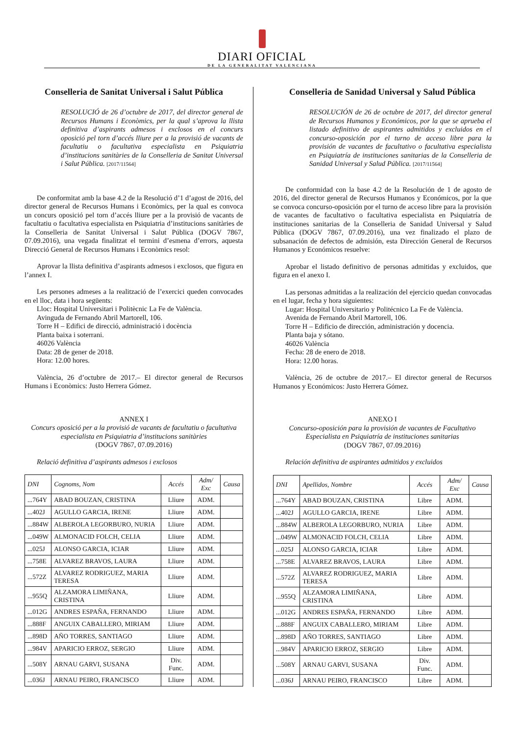DIARI OFICIAL
DE LA GENERALITAT VALENCIANA
Conselleria de Sanitat Universal i Salut Pública
RESOLUCIÓ de 26 d’octubre de 2017, del director general de Recursos Humans i Econòmics, per la qual s’aprova la llista definitiva d’aspirants admesos i exclosos en el concurs oposició pel torn d’accés lliure per a la provisió de vacants de facultatiu o facultativa especialista en Psiquiatria d’institucions sanitàries de la Conselleria de Sanitat Universal i Salut Pública. [2017/11564]
De conformitat amb la base 4.2 de la Resolució d’1 d’agost de 2016, del director general de Recursos Humans i Econòmics, per la qual es convoca un concurs oposició pel torn d’accés lliure per a la provisió de vacants de facultatiu o facultativa especialista en Psiquiatria d’institucions sanitàries de la Conselleria de Sanitat Universal i Salut Pública (DOGV 7867, 07.09.2016), una vegada finalitzat el termini d’esmena d’errors, aquesta Direcció General de Recursos Humans i Econòmics resol:
Aprovar la llista definitiva d’aspirants admesos i exclosos, que figura en l’annex I.
Les persones admeses a la realització de l’exercici queden convocades en el lloc, data i hora següents:
Lloc: Hospital Universitari i Politècnic La Fe de València.
Avinguda de Fernando Abril Martorell, 106.
Torre H – Edifici de direcció, administració i docència
Planta baixa i soterrani.
46026 València
Data: 28 de gener de 2018.
Hora: 12.00 hores.
València, 26 d’octubre de 2017.– El director general de Recursos Humans i Econòmics: Justo Herrera Gómez.
ANNEX I
Concurs oposició per a la provisió de vacants de facultatiu o facultativa especialista en Psiquiatria d’institucions sanitàries
(DOGV 7867, 07.09.2016)
Relació definitiva d’aspirants admesos i exclosos
| DNI | Cognoms, Nom | Accés | Adm/ Exc | Causa |
| --- | --- | --- | --- | --- |
| ...764Y | ABAD BOUZAN, CRISTINA | Lliure | ADM. | |
| ...402J | AGULLO GARCIA, IRENE | Lliure | ADM. | |
| ...884W | ALBEROLA LEGORBURO, NURIA | Lliure | ADM. | |
| ...049W | ALMONACID FOLCH, CELIA | Lliure | ADM. | |
| ...025J | ALONSO GARCIA, ICIAR | Lliure | ADM. | |
| ...758E | ALVAREZ BRAVOS, LAURA | Lliure | ADM. | |
| ...572Z | ALVAREZ RODRIGUEZ, MARIA TERESA | Lliure | ADM. | |
| ...955Q | ALZAMORA LIMIÑANA, CRISTINA | Lliure | ADM. | |
| ...012G | ANDRES ESPAÑA, FERNANDO | Lliure | ADM. | |
| ...888F | ANGUIX CABALLERO, MIRIAM | Lliure | ADM. | |
| ...898D | AÑO TORRES, SANTIAGO | Lliure | ADM. | |
| ...984V | APARICIO ERROZ, SERGIO | Lliure | ADM. | |
| ...508Y | ARNAU GARVI, SUSANA | Div. Func. | ADM. | |
| ...036J | ARNAU PEIRO, FRANCISCO | Lliure | ADM. | |
Conselleria de Sanidad Universal y Salud Pública
RESOLUCIÓN de 26 de octubre de 2017, del director general de Recursos Humanos y Económicos, por la que se aprueba el listado definitivo de aspirantes admitidos y excluidos en el concurso-oposición por el turno de acceso libre para la provisión de vacantes de facultativo o facultativa especialista en Psiquiatría de instituciones sanitarias de la Conselleria de Sanidad Universal y Salud Pública. [2017/11564]
De conformidad con la base 4.2 de la Resolución de 1 de agosto de 2016, del director general de Recursos Humanos y Económicos, por la que se convoca concurso-oposición por el turno de acceso libre para la provisión de vacantes de facultativo o facultativa especialista en Psiquiatría de instituciones sanitarias de la Conselleria de Sanidad Universal y Salud Pública (DOGV 7867, 07.09.2016), una vez finalizado el plazo de subsanación de defectos de admisión, esta Dirección General de Recursos Humanos y Económicos resuelve:
Aprobar el listado definitivo de personas admitidas y excluidos, que figura en el anexo I.
Las personas admitidas a la realización del ejercicio quedan convocadas en el lugar, fecha y hora siguientes:
Lugar: Hospital Universitario y Politécnico La Fe de València.
Avenida de Fernando Abril Martorell, 106.
Torre H – Edificio de dirección, administración y docencia.
Planta baja y sótano.
46026 València
Fecha: 28 de enero de 2018.
Hora: 12.00 horas.
València, 26 de octubre de 2017.– El director general de Recursos Humanos y Económicos: Justo Herrera Gómez.
ANEXO I
Concurso-oposición para la provisión de vacantes de Facultativo Especialista en Psiquiatría de instituciones sanitarias
(DOGV 7867, 07.09.2016)
Relación definitiva de aspirantes admitidos y excluidos
| DNI | Apellidos, Nombre | Accés | Adm/ Exc | Causa |
| --- | --- | --- | --- | --- |
| ...764Y | ABAD BOUZAN, CRISTINA | Libre | ADM. | |
| ...402J | AGULLO GARCIA, IRENE | Libre | ADM. | |
| ...884W | ALBEROLA LEGORBURO, NURIA | Libre | ADM. | |
| ...049W | ALMONACID FOLCH, CELIA | Libre | ADM. | |
| ...025J | ALONSO GARCIA, ICIAR | Libre | ADM. | |
| ...758E | ALVAREZ BRAVOS, LAURA | Libre | ADM. | |
| ...572Z | ALVAREZ RODRIGUEZ, MARIA TERESA | Libre | ADM. | |
| ...955Q | ALZAMORA LIMIÑANA, CRISTINA | Libre | ADM. | |
| ...012G | ANDRES ESPAÑA, FERNANDO | Libre | ADM. | |
| ...888F | ANGUIX CABALLERO, MIRIAM | Libre | ADM. | |
| ...898D | AÑO TORRES, SANTIAGO | Libre | ADM. | |
| ...984V | APARICIO ERROZ, SERGIO | Libre | ADM. | |
| ...508Y | ARNAU GARVI, SUSANA | Div. Func. | ADM. | |
| ...036J | ARNAU PEIRO, FRANCISCO | Libre | ADM. | |